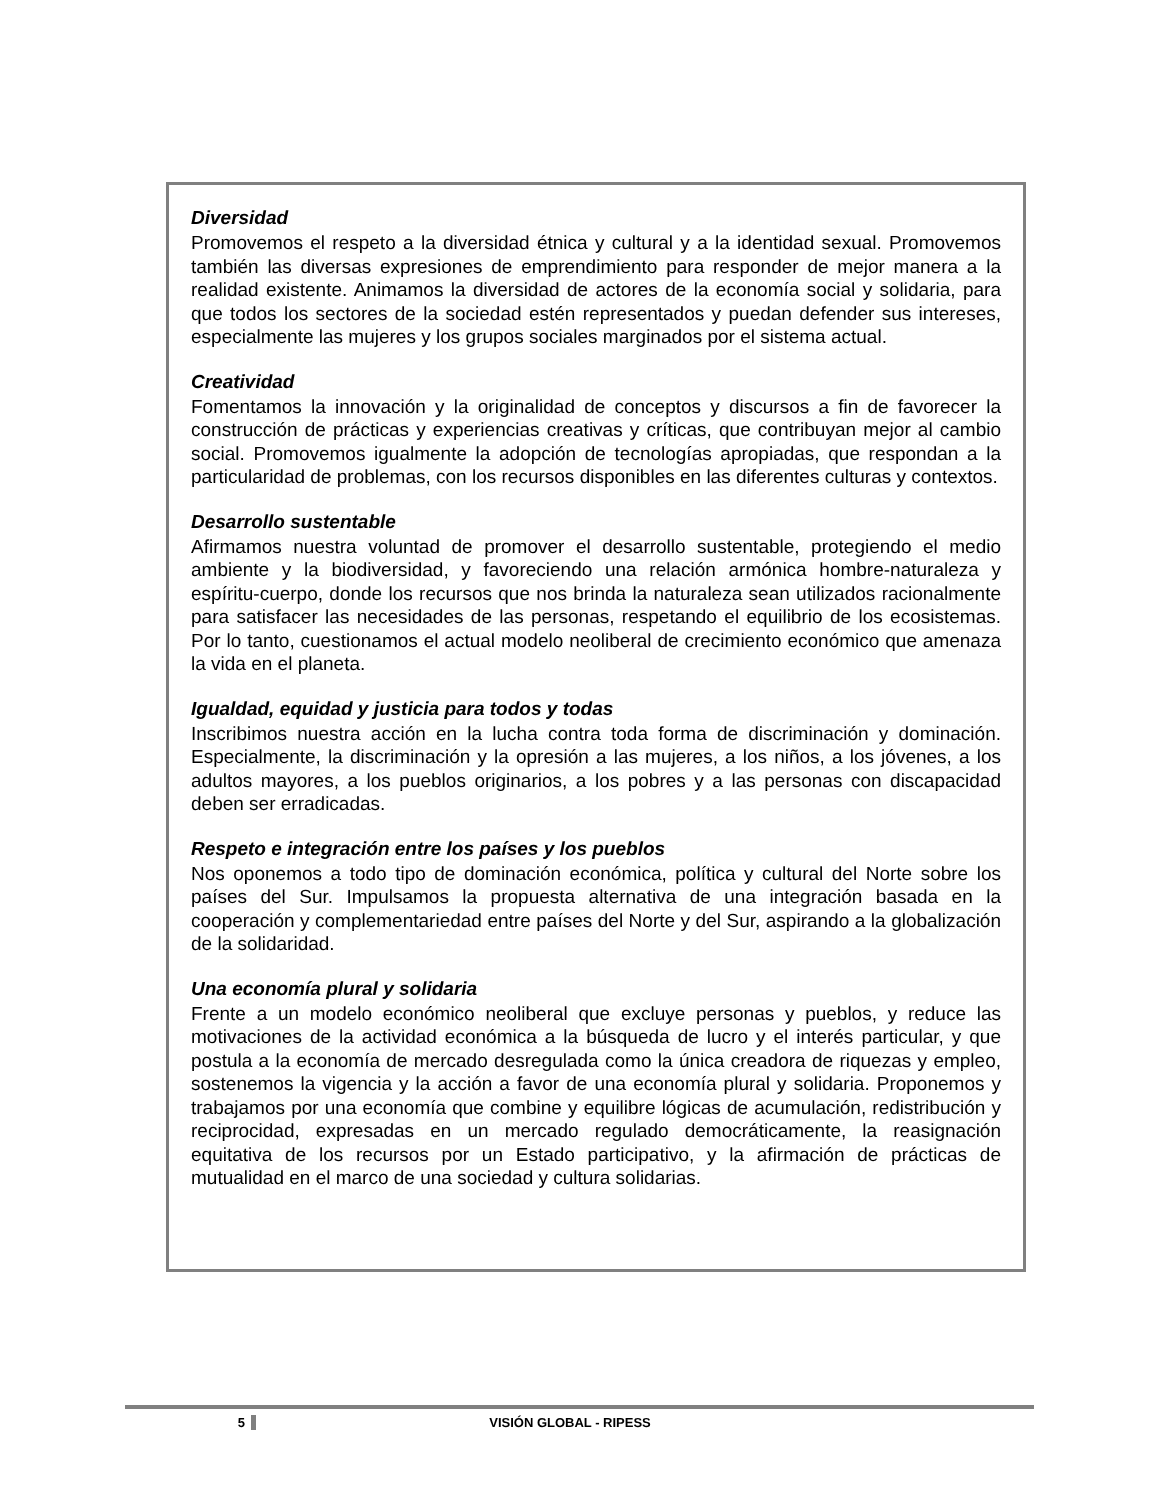Diversidad
Promovemos el respeto a la diversidad étnica y cultural y a la identidad sexual. Promovemos también las diversas expresiones de emprendimiento para responder de mejor manera a la realidad existente. Animamos la diversidad de actores de la economía social y solidaria, para que todos los sectores de la sociedad estén representados y puedan defender sus intereses, especialmente las mujeres y los grupos sociales marginados por el sistema actual.
Creatividad
Fomentamos la innovación y la originalidad de conceptos y discursos a fin de favorecer la construcción de prácticas y experiencias creativas y críticas, que contribuyan mejor al cambio social. Promovemos igualmente la adopción de tecnologías apropiadas, que respondan a la particularidad de problemas, con los recursos disponibles en las diferentes culturas y contextos.
Desarrollo sustentable
Afirmamos nuestra voluntad de promover el desarrollo sustentable, protegiendo el medio ambiente y la biodiversidad, y favoreciendo una relación armónica hombre-naturaleza y espíritu-cuerpo, donde los recursos que nos brinda la naturaleza sean utilizados racionalmente para satisfacer las necesidades de las personas, respetando el equilibrio de los ecosistemas. Por lo tanto, cuestionamos el actual modelo neoliberal de crecimiento económico que amenaza la vida en el planeta.
Igualdad, equidad y justicia para todos y todas
Inscribimos nuestra acción en la lucha contra toda forma de discriminación y dominación. Especialmente, la discriminación y la opresión a las mujeres, a los niños, a los jóvenes, a los adultos mayores, a los pueblos originarios, a los pobres y a las personas con discapacidad deben ser erradicadas.
Respeto e integración entre los países y los pueblos
Nos oponemos a todo tipo de dominación económica, política y cultural del Norte sobre los países del Sur. Impulsamos la propuesta alternativa de una integración basada en la cooperación y complementariedad entre países del Norte y del Sur, aspirando a la globalización de la solidaridad.
Una economía plural y solidaria
Frente a un modelo económico neoliberal que excluye personas y pueblos, y reduce las motivaciones de la actividad económica a la búsqueda de lucro y el interés particular, y que postula a la economía de mercado desregulada como la única creadora de riquezas y empleo, sostenemos la vigencia y la acción a favor de una economía plural y solidaria. Proponemos y trabajamos por una economía que combine y equilibre lógicas de acumulación, redistribución y reciprocidad, expresadas en un mercado regulado democráticamente, la reasignación equitativa de los recursos por un Estado participativo, y la afirmación de prácticas de mutualidad en el marco de una sociedad y cultura solidarias.
5 VISIÓN GLOBAL - RIPESS